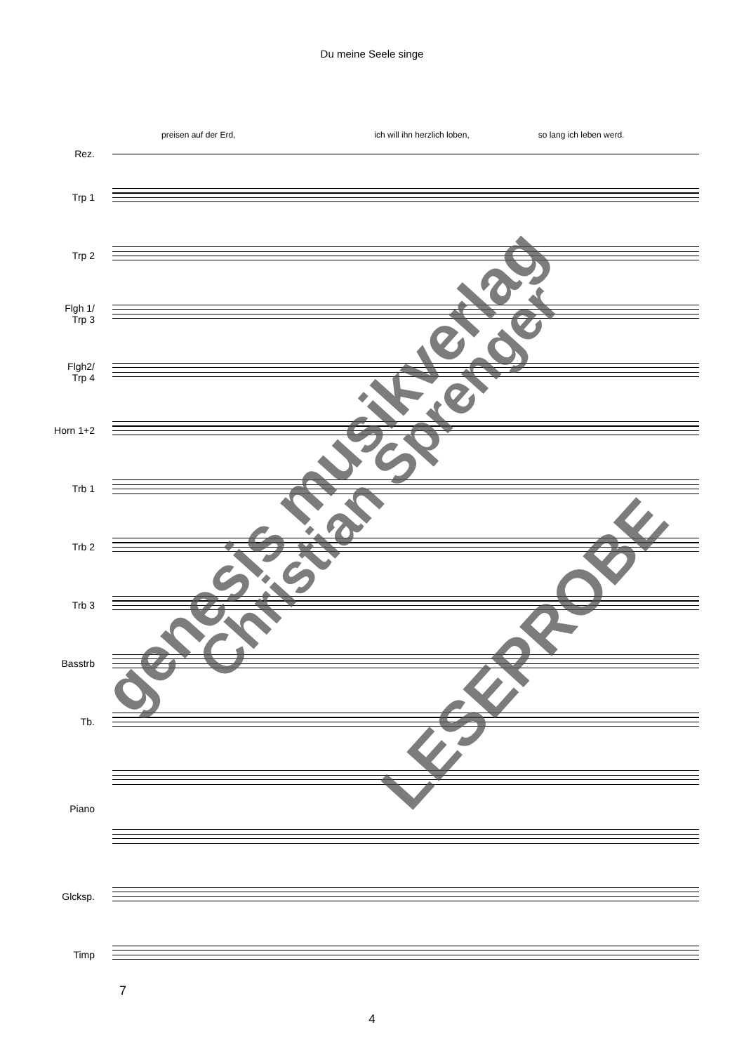Du meine Seele singe
preisen auf der Erd, ich will ihn herzlich loben, so lang ich leben werd.
Rez.
Trp 1
Trp 2
Flgh 1/
Trp 3
Flgh2/
Trp 4
Horn 1+2
Trb 1
Trb 2
Trb 3
Basstrb
Tb.
Piano
Glcksp.
Timp
7
4
genesis musikverlag Christian Sprenger
LESEPROBE